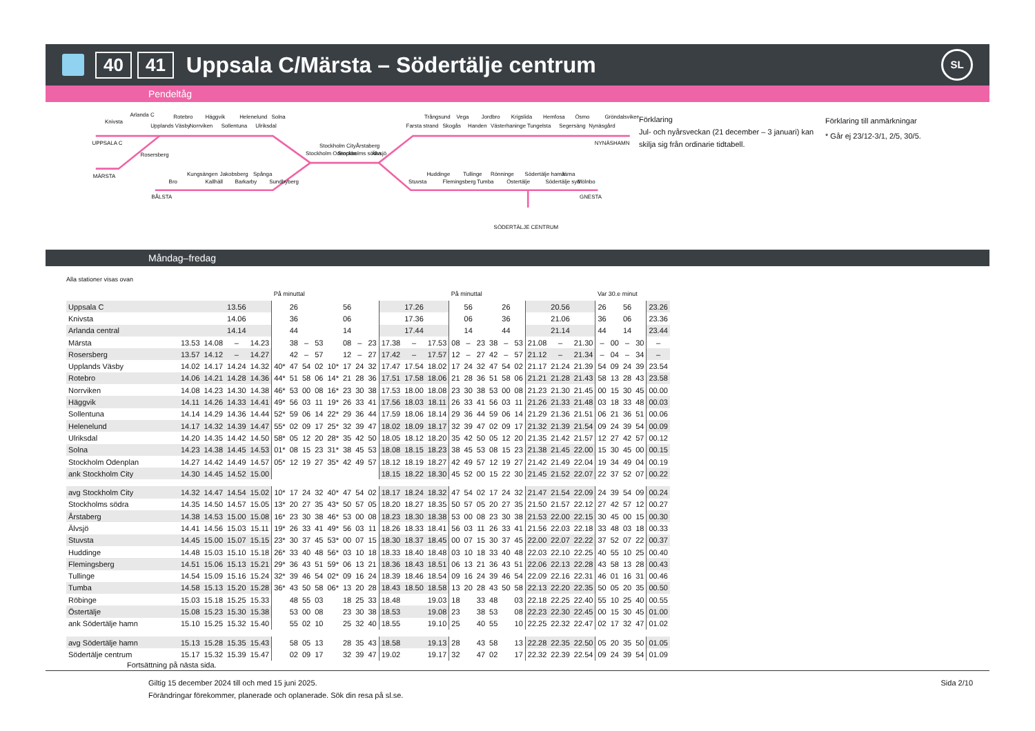40 41 Uppsala C/Märsta – Södertälje centrum SL
Pendeltåg
Knivsta
Arlanda C
Upplands Väsby
Rotebro
Norrviken
Häggvik
Sollentuna
Helenelund
Ulriksdal
Solna
UPPSALA C
Rosersberg
MÄRSTA
Bro
Kungsängen
Kallhäll
Jakobsberg
Barkarby
Spånga
Sundbyberg
BÅLSTA
Stockholm Odenplan
Stockholm City
Stockholms södra
Årstaberg
Älvsjö
Farsta strand
Trångsund
Skogås
Vega
Handen
Jordbro
Västerhaninge
Krigslida
Tungelsta
Hemfosa
Segersäng
Ösmo
Nynäsgård
Gröndalsviken
NYNÄSHAMN
Stuvsta
Huddinge
Flemingsberg
Tullinge
Tumba
Rönninge
Östertälje
Södertälje hamn
Södertälje syd
Järna
Mölnbo
GNESTA
SÖDERTÄLJE CENTRUM
Förklaring
Jul- och nyårsveckan (21 december – 3 januari) kan skilja sig från ordinarie tidtabell.
Förklaring till anmärkningar
* Går ej 23/12-3/1, 2/5, 30/5.
Måndag–fredag
Alla stationer visas ovan
| | | | | | På minuttal | | | | | | | | | | | På minuttal | | | | | | | | | Var 30.e minut | | | | |
| --- | --- | --- | --- | --- | --- | --- | --- | --- | --- | --- | --- | --- | --- | --- | --- | --- | --- | --- | --- | --- | --- | --- | --- | --- | --- | --- | --- | --- | --- |
| Uppsala C | | | 13.56 | | | 26 | | | | 56 | | | | 17.26 | | | 56 | | | 26 | | | 20.56 | | 26 | | 56 | | 23.26 |
| Knivsta | | | 14.06 | | | 36 | | | | 06 | | | | 17.36 | | | 06 | | | 36 | | | 21.06 | | 36 | | 06 | | 23.36 |
| Arlanda central | | | 14.14 | | | 44 | | | | 14 | | | | 17.44 | | | 14 | | | 44 | | | 21.14 | | 44 | | 14 | | 23.44 |
| Märsta | 13.53 | 14.08 | – | 14.23 | | 38 | – | 53 | | 08 | – | 23 | 17.38 | – | 17.53 | 08 | – | 23 | 38 | – | 53 | 21.08 | – | 21.30 | – | 00 | – | 30 | – |
| Rosersberg | 13.57 | 14.12 | – | 14.27 | | 42 | – | 57 | | 12 | – | 27 | 17.42 | – | 17.57 | 12 | – | 27 | 42 | – | 57 | 21.12 | – | 21.34 | – | 04 | – | 34 | – |
| Upplands Väsby | 14.02 | 14.17 | 14.24 | 14.32 | 40* | 47 | 54 | 02 | 10* | 17 | 24 | 32 | 17.47 | 17.54 | 18.02 | 17 | 24 | 32 | 47 | 54 | 02 | 21.17 | 21.24 | 21.39 | 54 | 09 | 24 | 39 | 23.54 |
| Rotebro | 14.06 | 14.21 | 14.28 | 14.36 | 44* | 51 | 58 | 06 | 14* | 21 | 28 | 36 | 17.51 | 17.58 | 18.06 | 21 | 28 | 36 | 51 | 58 | 06 | 21.21 | 21.28 | 21.43 | 58 | 13 | 28 | 43 | 23.58 |
| Norrviken | 14.08 | 14.23 | 14.30 | 14.38 | 46* | 53 | 00 | 08 | 16* | 23 | 30 | 38 | 17.53 | 18.00 | 18.08 | 23 | 30 | 38 | 53 | 00 | 08 | 21.23 | 21.30 | 21.45 | 00 | 15 | 30 | 45 | 00.00 |
| Häggvik | 14.11 | 14.26 | 14.33 | 14.41 | 49* | 56 | 03 | 11 | 19* | 26 | 33 | 41 | 17.56 | 18.03 | 18.11 | 26 | 33 | 41 | 56 | 03 | 11 | 21.26 | 21.33 | 21.48 | 03 | 18 | 33 | 48 | 00.03 |
| Sollentuna | 14.14 | 14.29 | 14.36 | 14.44 | 52* | 59 | 06 | 14 | 22* | 29 | 36 | 44 | 17.59 | 18.06 | 18.14 | 29 | 36 | 44 | 59 | 06 | 14 | 21.29 | 21.36 | 21.51 | 06 | 21 | 36 | 51 | 00.06 |
| Helenelund | 14.17 | 14.32 | 14.39 | 14.47 | 55* | 02 | 09 | 17 | 25* | 32 | 39 | 47 | 18.02 | 18.09 | 18.17 | 32 | 39 | 47 | 02 | 09 | 17 | 21.32 | 21.39 | 21.54 | 09 | 24 | 39 | 54 | 00.09 |
| Ulriksdal | 14.20 | 14.35 | 14.42 | 14.50 | 58* | 05 | 12 | 20 | 28* | 35 | 42 | 50 | 18.05 | 18.12 | 18.20 | 35 | 42 | 50 | 05 | 12 | 20 | 21.35 | 21.42 | 21.57 | 12 | 27 | 42 | 57 | 00.12 |
| Solna | 14.23 | 14.38 | 14.45 | 14.53 | 01* | 08 | 15 | 23 | 31* | 38 | 45 | 53 | 18.08 | 18.15 | 18.23 | 38 | 45 | 53 | 08 | 15 | 23 | 21.38 | 21.45 | 22.00 | 15 | 30 | 45 | 00 | 00.15 |
| Stockholm Odenplan | 14.27 | 14.42 | 14.49 | 14.57 | 05* | 12 | 19 | 27 | 35* | 42 | 49 | 57 | 18.12 | 18.19 | 18.27 | 42 | 49 | 57 | 12 | 19 | 27 | 21.42 | 21.49 | 22.04 | 19 | 34 | 49 | 04 | 00.19 |
| ank Stockholm City | 14.30 | 14.45 | 14.52 | 15.00 | | | | | | | | | 18.15 | 18.22 | 18.30 | 45 | 52 | 00 | 15 | 22 | 30 | 21.45 | 21.52 | 22.07 | 22 | 37 | 52 | 07 | 00.22 |
| avg Stockholm City | 14.32 | 14.47 | 14.54 | 15.02 | 10* | 17 | 24 | 32 | 40* | 47 | 54 | 02 | 18.17 | 18.24 | 18.32 | 47 | 54 | 02 | 17 | 24 | 32 | 21.47 | 21.54 | 22.09 | 24 | 39 | 54 | 09 | 00.24 |
| Stockholms södra | 14.35 | 14.50 | 14.57 | 15.05 | 13* | 20 | 27 | 35 | 43* | 50 | 57 | 05 | 18.20 | 18.27 | 18.35 | 50 | 57 | 05 | 20 | 27 | 35 | 21.50 | 21.57 | 22.12 | 27 | 42 | 57 | 12 | 00.27 |
| Årstaberg | 14.38 | 14.53 | 15.00 | 15.08 | 16* | 23 | 30 | 38 | 46* | 53 | 00 | 08 | 18.23 | 18.30 | 18.38 | 53 | 00 | 08 | 23 | 30 | 38 | 21.53 | 22.00 | 22.15 | 30 | 45 | 00 | 15 | 00.30 |
| Älvsjö | 14.41 | 14.56 | 15.03 | 15.11 | 19* | 26 | 33 | 41 | 49* | 56 | 03 | 11 | 18.26 | 18.33 | 18.41 | 56 | 03 | 11 | 26 | 33 | 41 | 21.56 | 22.03 | 22.18 | 33 | 48 | 03 | 18 | 00.33 |
| Stuvsta | 14.45 | 15.00 | 15.07 | 15.15 | 23* | 30 | 37 | 45 | 53* | 00 | 07 | 15 | 18.30 | 18.37 | 18.45 | 00 | 07 | 15 | 30 | 37 | 45 | 22.00 | 22.07 | 22.22 | 37 | 52 | 07 | 22 | 00.37 |
| Huddinge | 14.48 | 15.03 | 15.10 | 15.18 | 26* | 33 | 40 | 48 | 56* | 03 | 10 | 18 | 18.33 | 18.40 | 18.48 | 03 | 10 | 18 | 33 | 40 | 48 | 22.03 | 22.10 | 22.25 | 40 | 55 | 10 | 25 | 00.40 |
| Flemingsberg | 14.51 | 15.06 | 15.13 | 15.21 | 29* | 36 | 43 | 51 | 59* | 06 | 13 | 21 | 18.36 | 18.43 | 18.51 | 06 | 13 | 21 | 36 | 43 | 51 | 22.06 | 22.13 | 22.28 | 43 | 58 | 13 | 28 | 00.43 |
| Tullinge | 14.54 | 15.09 | 15.16 | 15.24 | 32* | 39 | 46 | 54 | 02* | 09 | 16 | 24 | 18.39 | 18.46 | 18.54 | 09 | 16 | 24 | 39 | 46 | 54 | 22.09 | 22.16 | 22.31 | 46 | 01 | 16 | 31 | 00.46 |
| Tumba | 14.58 | 15.13 | 15.20 | 15.28 | 36* | 43 | 50 | 58 | 06* | 13 | 20 | 28 | 18.43 | 18.50 | 18.58 | 13 | 20 | 28 | 43 | 50 | 58 | 22.13 | 22.20 | 22.35 | 50 | 05 | 20 | 35 | 00.50 |
| Röbinge | 15.03 | 15.18 | 15.25 | 15.33 | | 48 | 55 | 03 | | 18 | 25 | 33 | 18.48 | | 19.03 | 18 | | 33 | 48 | | 03 | 22.18 | 22.25 | 22.40 | 55 | 10 | 25 | 40 | 00.55 |
| Östertälje | 15.08 | 15.23 | 15.30 | 15.38 | | 53 | 00 | 08 | | 23 | 30 | 38 | 18.53 | | 19.08 | 23 | | 38 | 53 | | 08 | 22.23 | 22.30 | 22.45 | 00 | 15 | 30 | 45 | 01.00 |
| ank Södertälje hamn | 15.10 | 15.25 | 15.32 | 15.40 | | 55 | 02 | 10 | | 25 | 32 | 40 | 18.55 | | 19.10 | 25 | | 40 | 55 | | 10 | 22.25 | 22.32 | 22.47 | 02 | 17 | 32 | 47 | 01.02 |
| avg Södertälje hamn | 15.13 | 15.28 | 15.35 | 15.43 | | 58 | 05 | 13 | | 28 | 35 | 43 | 18.58 | | 19.13 | 28 | | 43 | 58 | | 13 | 22.28 | 22.35 | 22.50 | 05 | 20 | 35 | 50 | 01.05 |
| Södertälje centrum | 15.17 | 15.32 | 15.39 | 15.47 | | 02 | 09 | 17 | | 32 | 39 | 47 | 19.02 | | 19.17 | 32 | | 47 | 02 | | 17 | 22.32 | 22.39 | 22.54 | 09 | 24 | 39 | 54 | 01.09 |
Fortsättning på nästa sida.
Giltig 15 december 2024 till och med 15 juni 2025.
Förändringar förekommer, planerade och oplanerade. Sök din resa på sl.se.
Sida 2/10